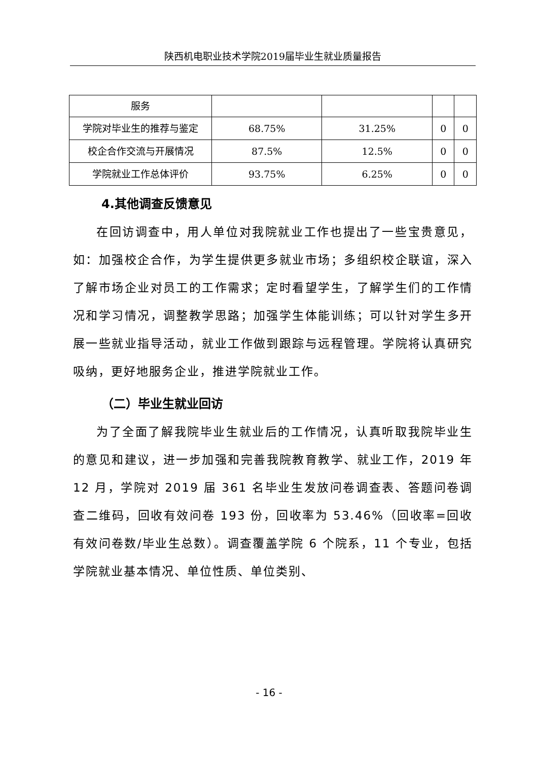陕西机电职业技术学院2019届毕业生就业质量报告
| 服务 | | | | |
| 学院对毕业生的推荐与鉴定 | 68.75% | 31.25% | 0 | 0 |
| 校企合作交流与开展情况 | 87.5% | 12.5% | 0 | 0 |
| 学院就业工作总体评价 | 93.75% | 6.25% | 0 | 0 |
4.其他调查反馈意见
在回访调查中，用人单位对我院就业工作也提出了一些宝贵意见，如：加强校企合作，为学生提供更多就业市场；多组织校企联谊，深入了解市场企业对员工的工作需求；定时看望学生，了解学生们的工作情况和学习情况，调整教学思路；加强学生体能训练；可以针对学生多开展一些就业指导活动，就业工作做到跟踪与远程管理。学院将认真研究吸纳，更好地服务企业，推进学院就业工作。
（二）毕业生就业回访
为了全面了解我院毕业生就业后的工作情况，认真听取我院毕业生的意见和建议，进一步加强和完善我院教育教学、就业工作，2019 年 12 月，学院对 2019 届 361 名毕业生发放问卷调查表、答题问卷调查二维码，回收有效问卷 193 份，回收率为 53.46%（回收率=回收有效问卷数/毕业生总数）。调查覆盖学院 6 个院系，11 个专业，包括学院就业基本情况、单位性质、单位类别、
- 16 -